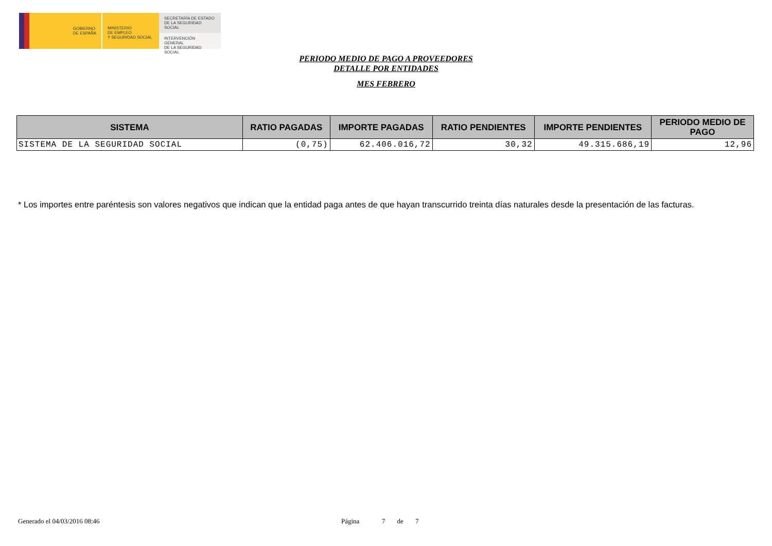GOBIERNO
DE ESPAÑA
MINISTERIO
DE EMPLEO
Y SEGURIDAD SOCIAL
SECRETARÍA DE ESTADO
DE LA SEGURIDAD SOCIAL
INTERVENCIÓN GENERAL
DE LA SEGURIDAD SOCIAL
PERIODO MEDIO DE PAGO A PROVEEDORES
DETALLE POR ENTIDADES
MES FEBRERO
| SISTEMA | RATIO PAGADAS | IMPORTE PAGADAS | RATIO PENDIENTES | IMPORTE PENDIENTES | PERIODO MEDIO DE PAGO |
| --- | --- | --- | --- | --- | --- |
| SISTEMA DE LA SEGURIDAD SOCIAL | (0,75) | 62.406.016,72 | 30,32 | 49.315.686,19 | 12,96 |
* Los importes entre paréntesis son valores negativos que indican que la entidad paga antes de que hayan transcurrido treinta días naturales desde la presentación de las facturas.
Generado el 04/03/2016 08:46 Página 7 de 7